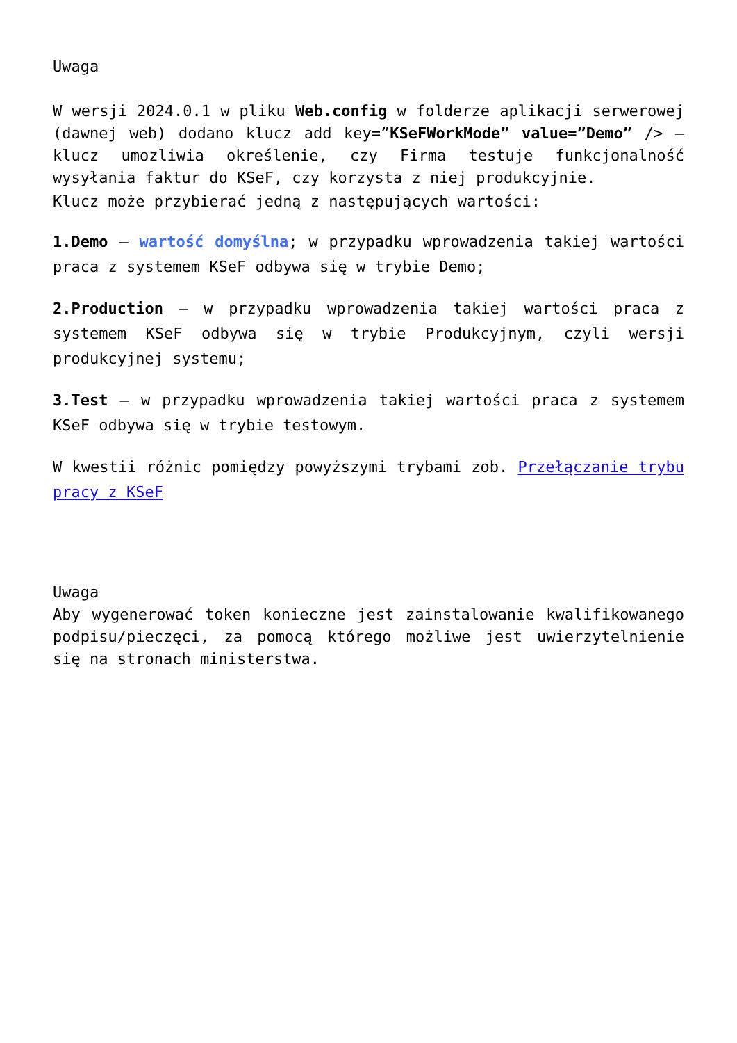Uwaga
W wersji 2024.0.1 w pliku Web.config w folderze aplikacji serwerowej (dawnej web) dodano klucz add key=”KSeFWorkMode” value=”Demo” /> – klucz umozliwia określenie, czy Firma testuje funkcjonalność wysyłania faktur do KSeF, czy korzysta z niej produkcyjnie.
Klucz może przybierać jedną z następujących wartości:
1.Demo – wartość domyślna; w przypadku wprowadzenia takiej wartości praca z systemem KSeF odbywa się w trybie Demo;
2.Production – w przypadku wprowadzenia takiej wartości praca z systemem KSeF odbywa się w trybie Produkcyjnym, czyli wersji produkcyjnej systemu;
3.Test – w przypadku wprowadzenia takiej wartości praca z systemem KSeF odbywa się w trybie testowym.
W kwestii różnic pomiędzy powyższymi trybami zob. Przełączanie trybu pracy z KSeF
Uwaga
Aby wygenerować token konieczne jest zainstalowanie kwalifikowanego podpisu/pieczęci, za pomocą którego możliwe jest uwierzytelnienie się na stronach ministerstwa.